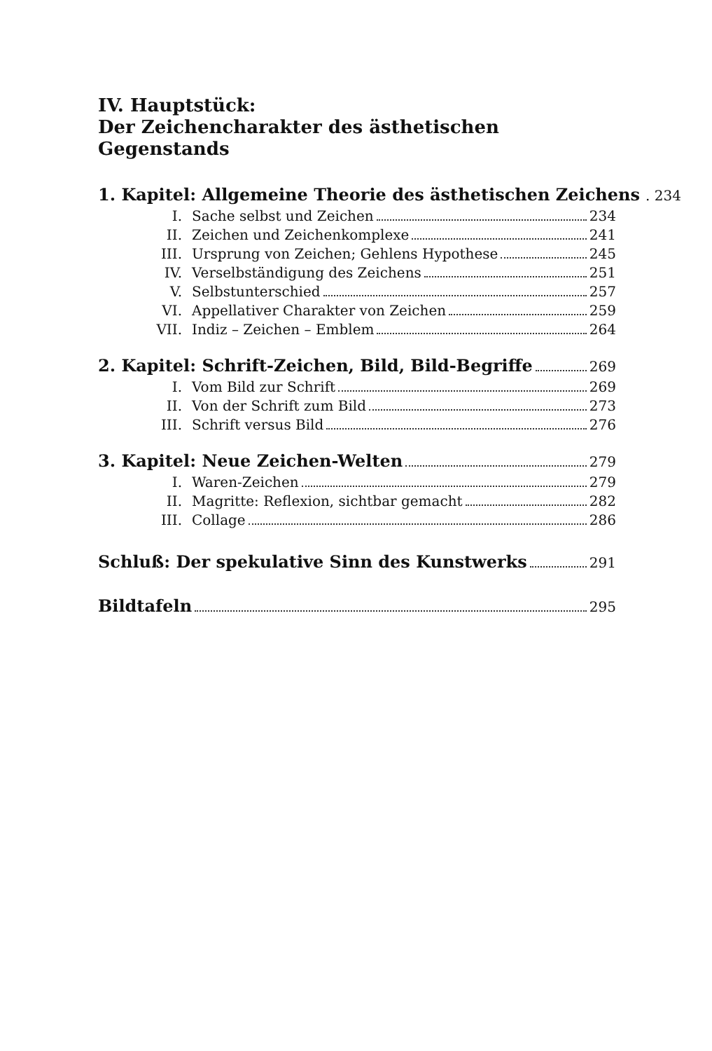IV. Hauptstück:
Der Zeichencharakter des ästhetischen Gegenstands
1. Kapitel: Allgemeine Theorie des ästhetischen Zeichens . 234
I. Sache selbst und Zeichen 234
II. Zeichen und Zeichenkomplexe 241
III. Ursprung von Zeichen; Gehlens Hypothese 245
IV. Verselbständigung des Zeichens 251
V. Selbstunterschied 257
VI. Appellativer Charakter von Zeichen 259
VII. Indiz – Zeichen – Emblem 264
2. Kapitel: Schrift-Zeichen, Bild, Bild-Begriffe 269
I. Vom Bild zur Schrift 269
II. Von der Schrift zum Bild 273
III. Schrift versus Bild 276
3. Kapitel: Neue Zeichen-Welten 279
I. Waren-Zeichen 279
II. Magritte: Reflexion, sichtbar gemacht 282
III. Collage 286
Schluß: Der spekulative Sinn des Kunstwerks 291
Bildtafeln 295